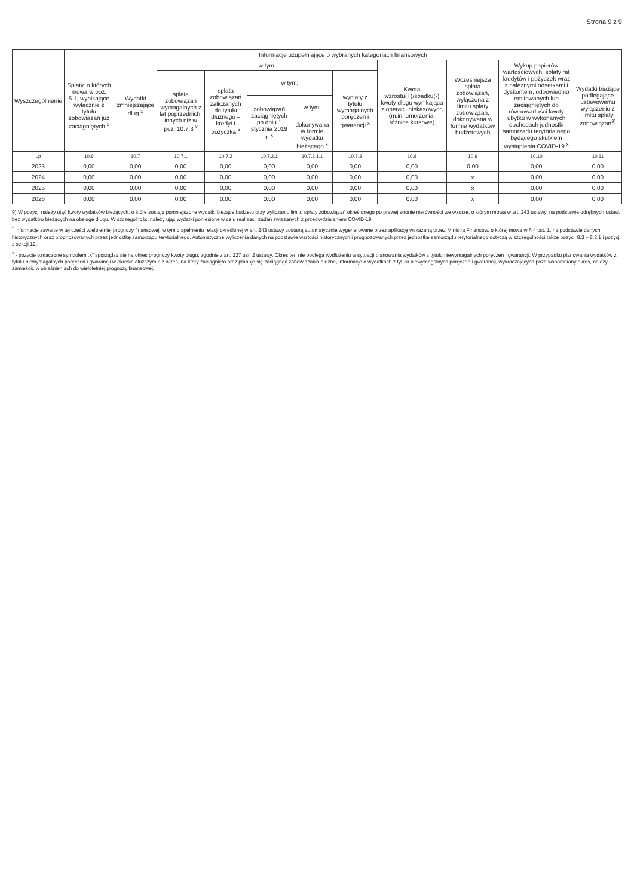Strona 9 z 9
| Wyszczególnienie | Informacje uzupełniające o wybranych kategoriach finansowych | | | | | | | | | | |
| --- | --- | --- | --- | --- | --- | --- | --- | --- | --- | --- | --- |
| | Spłaty, o których mowa w poz. 5.1, wynikające wyłącznie z tytułu zobowiązań już zaciągniętych <sup>x</sup> | Wydatki zmniejszające dług <sup>x</sup> | w tym: | | | | | Kwota wzrostu(+)/spadku(-) kwoty długu wynikająca z operacji niekasowych (m.in. umorzenia, różnice kursowe) | Wcześniejsza spłata zobowiązań, wyłączona z limitu spłaty zobowiązań, dokonywana w formie wydatków budżetowych | Wykup papierów wartościowych, spłaty rat kredytów i pożyczek wraz z należnymi odsetkami i dyskontem, odpowiednio emitowanych lub zaciągniętych do równowartości kwoty ubytku w wykonanych dochodach jednostki samorządu terytorialnego będącego skutkiem wystąpienia COVID-19 <sup>x</sup> | Wydatki bieżące podlegające ustawowemu wyłączeniu z limitu spłaty zobowiązań<sup>9)</sup> |
| | | | spłata zobowiązań wymagalnych z lat poprzednich, innych niż w poz. 10.7.3 <sup>x</sup> | spłata zobowiązań zaliczanych do tytułu dłużnego – kredyt i pożyczka <sup>x</sup> | w tym: | | wypłaty z tytułu wymagalnych poręczeń i gwarancji <sup>x</sup> | | | | |
| | | | | | zobowiązań zaciągniętych po dniu 1 stycznia 2019 r. <sup>x</sup> | w tym: | | | | | |
| | | | | | | dokonywana w formie wydatku bieżącego <sup>x</sup> | | | | | |
| Lp | 10.6 | 10.7 | 10.7.1 | 10.7.2 | 10.7.2.1 | 10.7.2.1.1 | 10.7.3 | 10.8 | 10.9 | 10.10 | 10.11 |
| 2023 | 0,00 | 0,00 | 0,00 | 0,00 | 0,00 | 0,00 | 0,00 | 0,00 | 0,00 | 0,00 | 0,00 |
| 2024 | 0,00 | 0,00 | 0,00 | 0,00 | 0,00 | 0,00 | 0,00 | 0,00 | x | 0,00 | 0,00 |
| 2025 | 0,00 | 0,00 | 0,00 | 0,00 | 0,00 | 0,00 | 0,00 | 0,00 | x | 0,00 | 0,00 |
| 2026 | 0,00 | 0,00 | 0,00 | 0,00 | 0,00 | 0,00 | 0,00 | 0,00 | x | 0,00 | 0,00 |
9) W pozycji należy ująć kwoty wydatków bieżących, o które zostają pomniejszone wydatki bieżące budżetu przy wyliczaniu limitu spłaty zobowiązań określonego po prawej stronie nierówności we wzorze, o którym mowa w art. 243 ustawy, na podstawie odrębnych ustaw, bez wydatków bieżących na obsługę długu. W szczególności należy ująć wydatki poniesione w celu realizacji zadań związanych z przeciwdziałaniem COVID-19.
<sup>*</sup> Informacje zawarte w tej części wieloletniej prognozy finansowej, w tym o spełnieniu relacji określonej w art. 243 ustawy zostaną automatycznie wygenerowane przez aplikację wskazaną przez Ministra Finansów, o której mowa w § 4 ust. 1, na podstawie danych historycznych oraz prognozowanych przez jednostkę samorządu terytorialnego. Automatyczne wyliczenia danych na podstawie wartości historycznych i prognozowanych przez jednostkę samorządu terytorialnego dotyczą w szczególności także pozycji 8.3 – 8.3.1 i pozycji z sekcji 12.
<sup>x</sup> - pozycje oznaczone symbolem „x" sporządza się na okres prognozy kwoty długu, zgodnie z art. 227 ust. 2 ustawy. Okres ten nie podlega wydłużeniu w sytuacji planowania wydatków z tytułu niewymagalnych poręczeń i gwarancji. W przypadku planowania wydatków z tytułu niewymagalnych poręczeń i gwarancji w okresie dłuższym niż okres, na który zaciągnięto oraz planuje się zaciągnąć zobowiązania dłużne, informacje o wydatkach z tytułu niewymagalnych poręczeń i gwarancji, wykraczających poza wspomniany okres, należy zamieścić w objaśnieniach do wieloletniej prognozy finansowej.